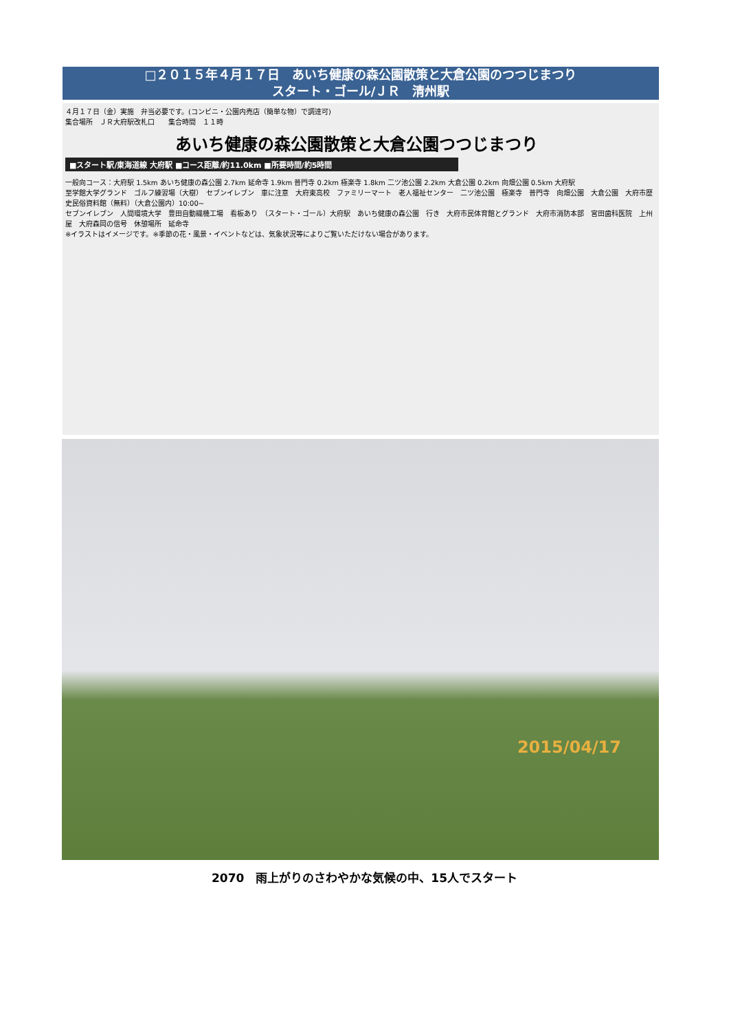□２０１５年４月１７日　あいち健康の森公園散策と大倉公園のつつじまつり
スタート・ゴール/ＪＲ　清州駅
４月１７日（金）実施　弁当必要です。(コンビニ・公園内売店（簡単な物）で調達可)
集合場所　ＪＲ大府駅改札口　　集合時間　１１時
あいち健康の森公園散策と大倉公園つつじまつり
■スタート駅/東海道線 大府駅 ■コース距離/約11.0km ■所要時間/約5時間
一般向コース：大府駅 1.5km あいち健康の森公園 2.7km 延命寺 1.9km 普門寺 0.2km 極楽寺 1.8km 二ツ池公園 2.2km 大倉公園 0.2km 向畑公園 0.5km 大府駅
至学館大学グランド　ゴルフ練習場（大樹）　セブンイレブン　車に注意　大府東高校　ファミリーマート　老人福祉センター　二ツ池公園　極楽寺　普門寺　向畑公園　大倉公園　大府市歴史民俗資料館（無料）（大倉公園内）10:00~
セブンイレブン　人間環境大学　豊田自動織機工場　看板あり　（スタート・ゴール）大府駅　あいち健康の森公園　行き　大府市民体育館とグランド　大府市消防本部　宮田歯科医院　上州屋　大府森岡の信号　休憩場所　延命寺
※イラストはイメージです。※季節の花・風景・イベントなどは、気象状況等によりご覧いただけない場合があります。
2015/04/17
2070　雨上がりのさわやかな気候の中、15人でスタート